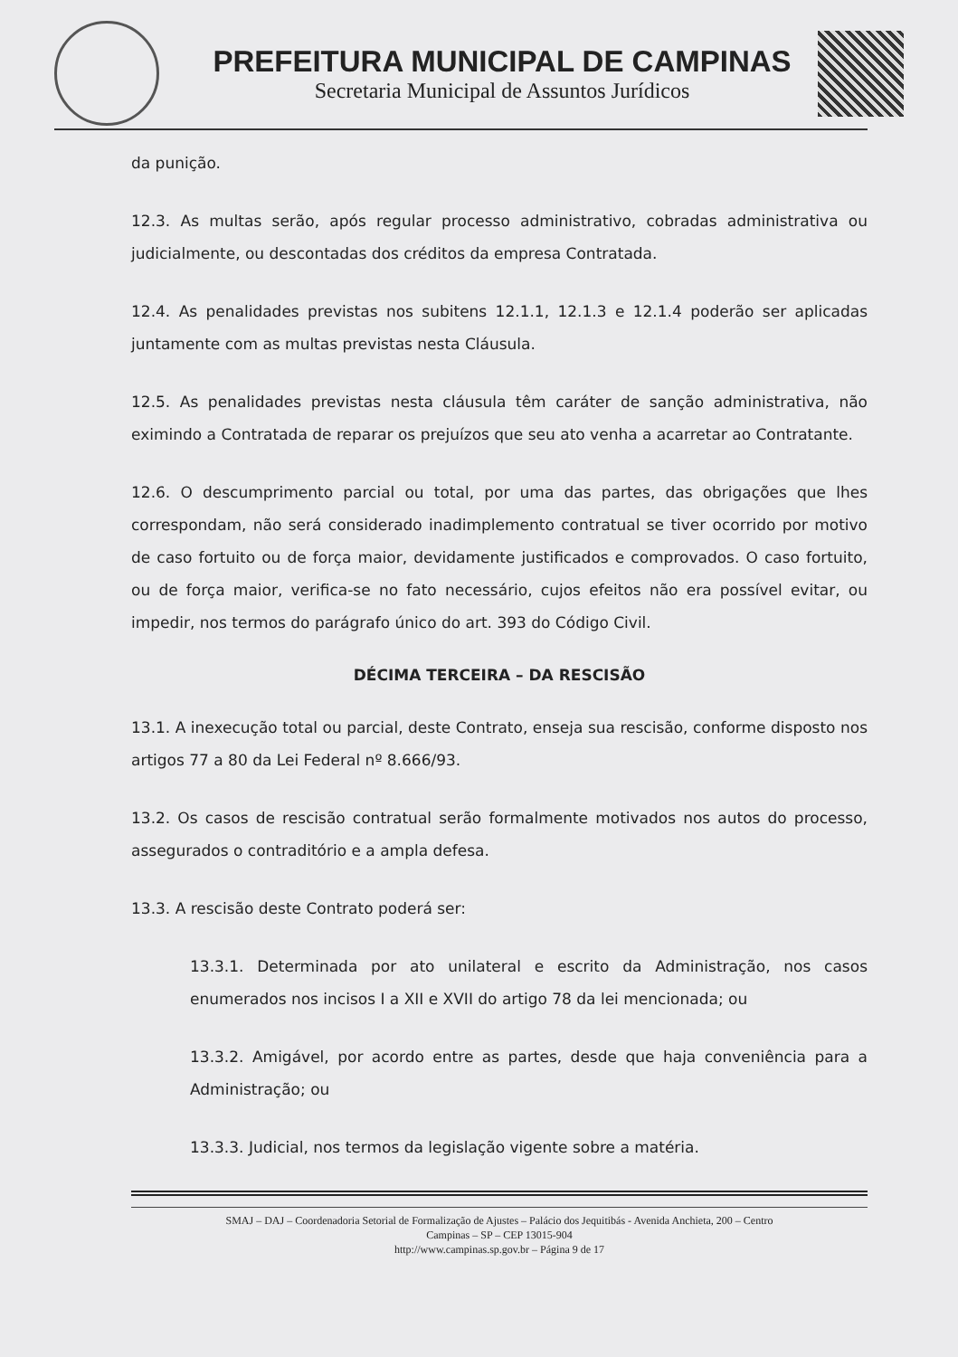PREFEITURA MUNICIPAL DE CAMPINAS
Secretaria Municipal de Assuntos Jurídicos
da punição.
12.3. As multas serão, após regular processo administrativo, cobradas administrativa ou judicialmente, ou descontadas dos créditos da empresa Contratada.
12.4. As penalidades previstas nos subitens 12.1.1, 12.1.3 e 12.1.4 poderão ser aplicadas juntamente com as multas previstas nesta Cláusula.
12.5. As penalidades previstas nesta cláusula têm caráter de sanção administrativa, não eximindo a Contratada de reparar os prejuízos que seu ato venha a acarretar ao Contratante.
12.6. O descumprimento parcial ou total, por uma das partes, das obrigações que lhes correspondam, não será considerado inadimplemento contratual se tiver ocorrido por motivo de caso fortuito ou de força maior, devidamente justificados e comprovados. O caso fortuito, ou de força maior, verifica-se no fato necessário, cujos efeitos não era possível evitar, ou impedir, nos termos do parágrafo único do art. 393 do Código Civil.
DÉCIMA TERCEIRA – DA RESCISÃO
13.1. A inexecução total ou parcial, deste Contrato, enseja sua rescisão, conforme disposto nos artigos 77 a 80 da Lei Federal nº 8.666/93.
13.2. Os casos de rescisão contratual serão formalmente motivados nos autos do processo, assegurados o contraditório e a ampla defesa.
13.3. A rescisão deste Contrato poderá ser:
13.3.1. Determinada por ato unilateral e escrito da Administração, nos casos enumerados nos incisos I a XII e XVII do artigo 78 da lei mencionada; ou
13.3.2. Amigável, por acordo entre as partes, desde que haja conveniência para a Administração; ou
13.3.3. Judicial, nos termos da legislação vigente sobre a matéria.
SMAJ – DAJ – Coordenadoria Setorial de Formalização de Ajustes – Palácio dos Jequitibás - Avenida Anchieta, 200 – Centro
Campinas – SP – CEP 13015-904
http://www.campinas.sp.gov.br – Página 9 de 17